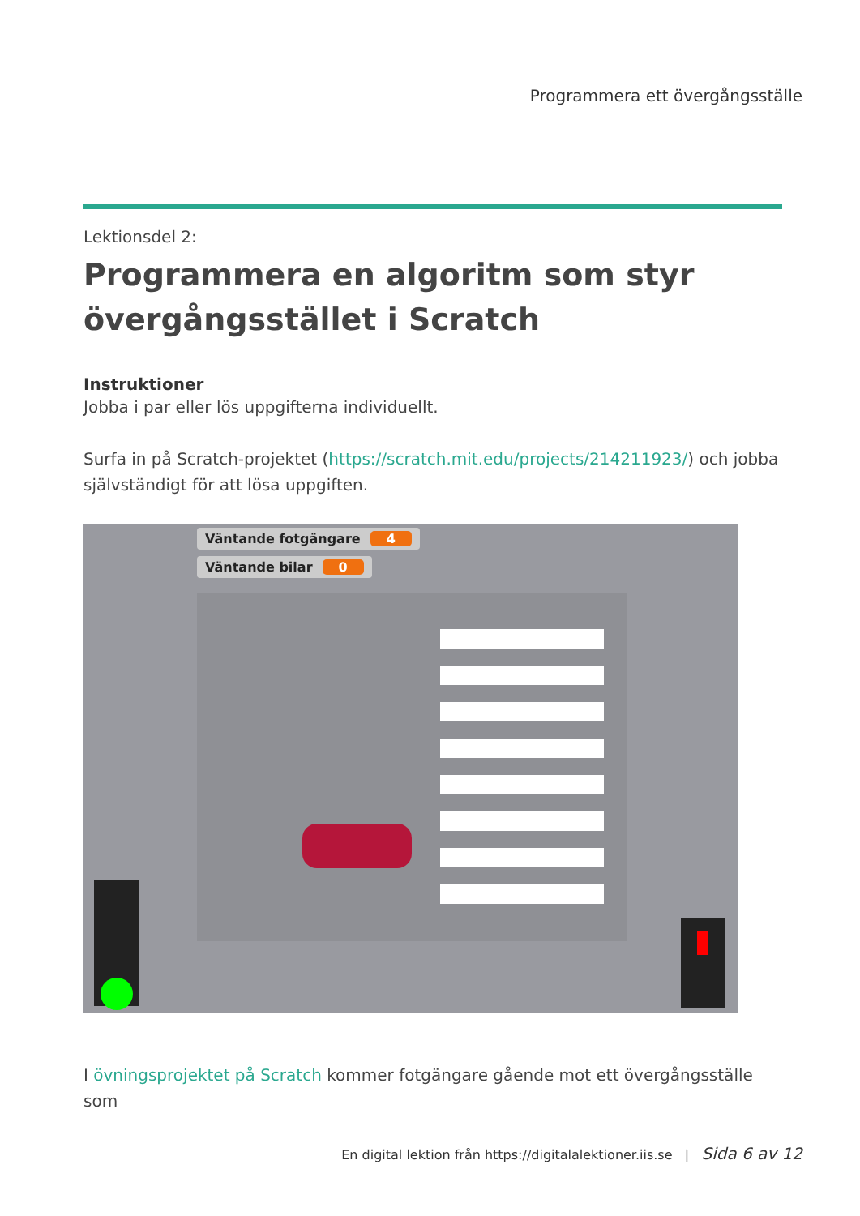Programmera ett övergångsställe
Lektionsdel 2:
Programmera en algoritm som styr övergångsstället i Scratch
Instruktioner
Jobba i par eller lös uppgifterna individuellt.
Surfa in på Scratch-projektet (https://scratch.mit.edu/projects/214211923/) och jobba självständigt för att lösa uppgiften.
Väntande fotgängare 4
Väntande bilar 0
I övningsprojektet på Scratch kommer fotgängare gående mot ett övergångsställe som
En digital lektion från https://digitalalektioner.iis.se | Sida 6 av 12